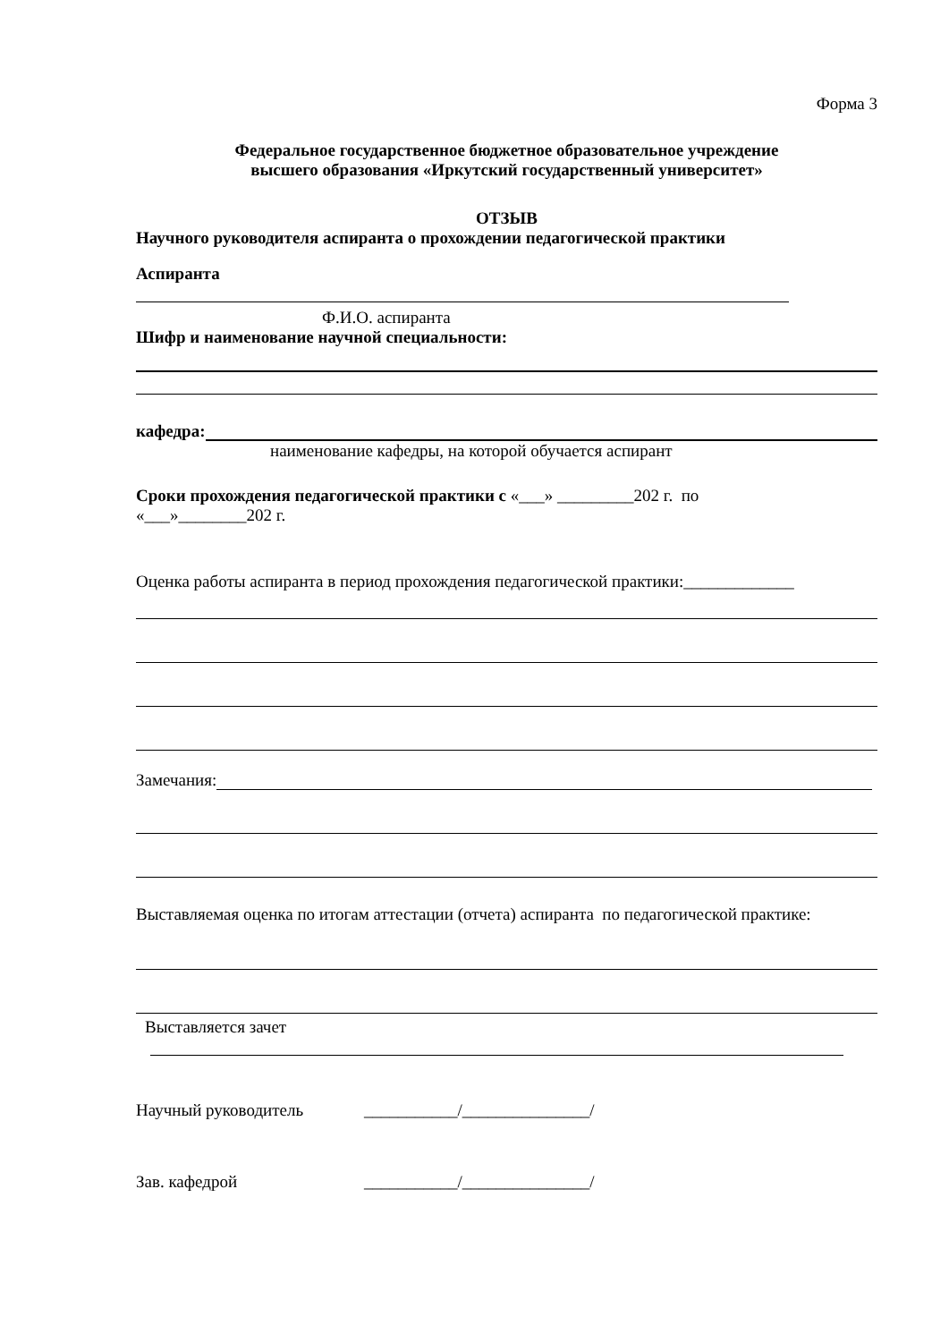Форма 3
Федеральное государственное бюджетное образовательное учреждение
высшего образования «Иркутский государственный университет»
ОТЗЫВ
Научного руководителя аспиранта о прохождении педагогической практики
Аспиранта
Ф.И.О. аспиранта
Шифр и наименование научной специальности:
кафедра:
наименование кафедры, на которой обучается аспирант
Сроки прохождения педагогической практики с «___» _________202 г. по
«___»________202 г.
Оценка работы аспиранта в период прохождения педагогической практики:_____________
Замечания:
Выставляемая оценка по итогам аттестации (отчета) аспиранта по педагогической практике:
Выставляется зачет
Научный руководитель ___________/_______________/
Зав. кафедрой ___________/_______________/